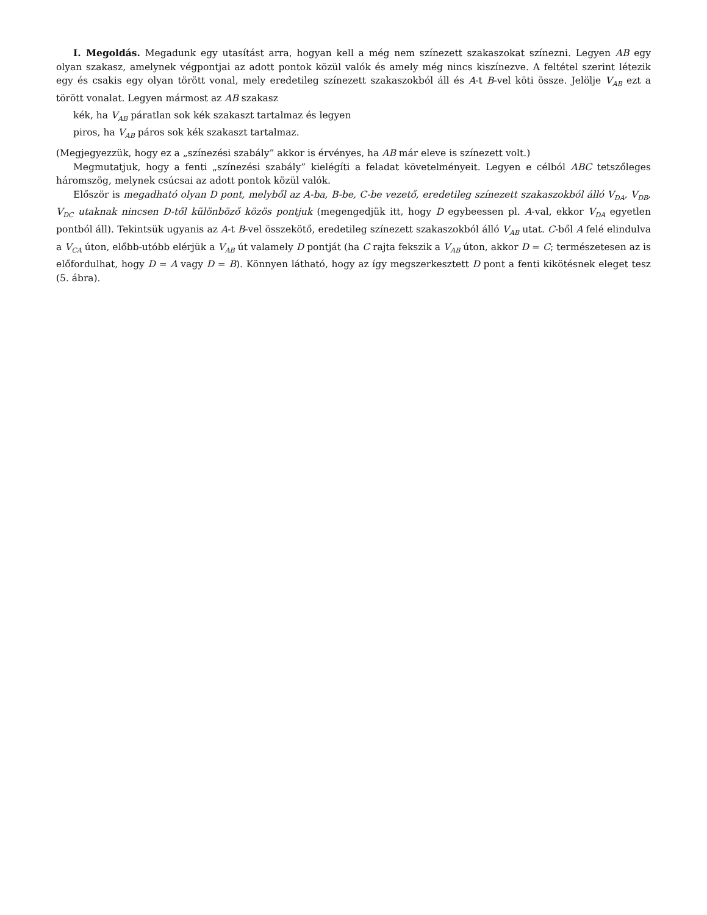I. Megoldás. Megadunk egy utasítást arra, hogyan kell a még nem színezett szakaszokat színezni. Legyen AB egy olyan szakasz, amelynek végpontjai az adott pontok közül valók és amely még nincs kiszínezve. A feltétel szerint létezik egy és csakis egy olyan törött vonal, mely eredetileg színezett szakaszokból áll és A-t B-vel köti össze. Jelölje V<sub>AB</sub> ezt a törött vonalat. Legyen mármost az AB szakasz
kék, ha V<sub>AB</sub> páratlan sok kék szakaszt tartalmaz és legyen
piros, ha V<sub>AB</sub> páros sok kék szakaszt tartalmaz.
(Megjegyezzük, hogy ez a „színezési szabály” akkor is érvényes, ha AB már eleve is színezett volt.)
Megmutatjuk, hogy a fenti „színezési szabály” kielégíti a feladat követelményeit. Legyen e célból ABC tetszőleges háromszög, melynek csúcsai az adott pontok közül valók.
Először is megadható olyan D pont, melyből az A-ba, B-be, C-be vezető, eredetileg színezett szakaszokból álló V<sub>DA</sub>, V<sub>DB</sub>, V<sub>DC</sub> utaknak nincsen D-től különböző közös pontjuk (megengedjük itt, hogy D egybeessen pl. A-val, ekkor V<sub>DA</sub> egyetlen pontból áll). Tekintsük ugyanis az A-t B-vel összekötő, eredetileg színezett szakaszokból álló V<sub>AB</sub> utat. C-ből A felé elindulva a V<sub>CA</sub> úton, előbb-utóbb elérjük a V<sub>AB</sub> út valamely D pontját (ha C rajta fekszik a V<sub>AB</sub> úton, akkor D = C; természetesen az is előfordulhat, hogy D = A vagy D = B). Könnyen látható, hogy az így megszerkesztett D pont a fenti kikötésnek eleget tesz (5. ábra).